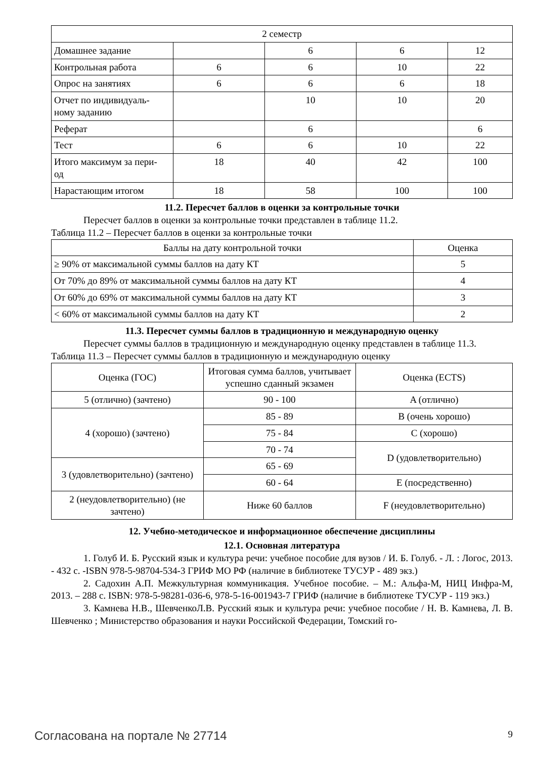| 2 семестр | | | | |
| Домашнее задание | | 6 | 6 | 12 |
| Контрольная работа | 6 | 6 | 10 | 22 |
| Опрос на занятиях | 6 | 6 | 6 | 18 |
| Отчет по индивидуаль- ному заданию | | 10 | 10 | 20 |
| Реферат | | 6 | | 6 |
| Тест | 6 | 6 | 10 | 22 |
| Итого максимум за пери- од | 18 | 40 | 42 | 100 |
| Нарастающим итогом | 18 | 58 | 100 | 100 |
11.2. Пересчет баллов в оценки за контрольные точки
Пересчет баллов в оценки за контрольные точки представлен в таблице 11.2.
Таблица 11.2 – Пересчет баллов в оценки за контрольные точки
| Баллы на дату контрольной точки | Оценка |
| ≥ 90% от максимальной суммы баллов на дату КТ | 5 |
| От 70% до 89% от максимальной суммы баллов на дату КТ | 4 |
| От 60% до 69% от максимальной суммы баллов на дату КТ | 3 |
| < 60% от максимальной суммы баллов на дату КТ | 2 |
11.3. Пересчет суммы баллов в традиционную и международную оценку
Пересчет суммы баллов в традиционную и международную оценку представлен в таблице 11.3.
Таблица 11.3 – Пересчет суммы баллов в традиционную и международную оценку
| Оценка (ГОС) | Итоговая сумма баллов, учитывает успешно сданный экзамен | Оценка (ECTS) |
| 5 (отлично) (зачтено) | 90 - 100 | A (отлично) |
| 4 (хорошо) (зачтено) | 85 - 89 | B (очень хорошо) |
| | 75 - 84 | C (хорошо) |
| | 70 - 74 | D (удовлетворительно) |
| 3 (удовлетворительно) (зачтено) | 65 - 69 | |
| | 60 - 64 | E (посредственно) |
| 2 (неудовлетворительно) (не зачтено) | Ниже 60 баллов | F (неудовлетворительно) |
12. Учебно-методическое и информационное обеспечение дисциплины
12.1. Основная литература
1. Голуб И. Б. Русский язык и культура речи: учебное пособие для вузов / И. Б. Голуб. - Л. : Логос, 2013. - 432 с. -ISBN 978-5-98704-534-3 ГРИФ МО РФ (наличие в библиотеке ТУСУР - 489 экз.)
2. Садохин А.П. Межкультурная коммуникация. Учебное пособие. – М.: Альфа-М, НИЦ Инфра-М, 2013. – 288 с. ISBN: 978-5-98281-036-6, 978-5-16-001943-7 ГРИФ (наличие в библиотеке ТУСУР - 119 экз.)
3. Камнева Н.В., ШевченкоЛ.В. Русский язык и культура речи: учебное пособие / Н. В. Камнева, Л. В. Шевченко ; Министерство образования и науки Российской Федерации, Томский го-
Согласована на портале № 27714 9